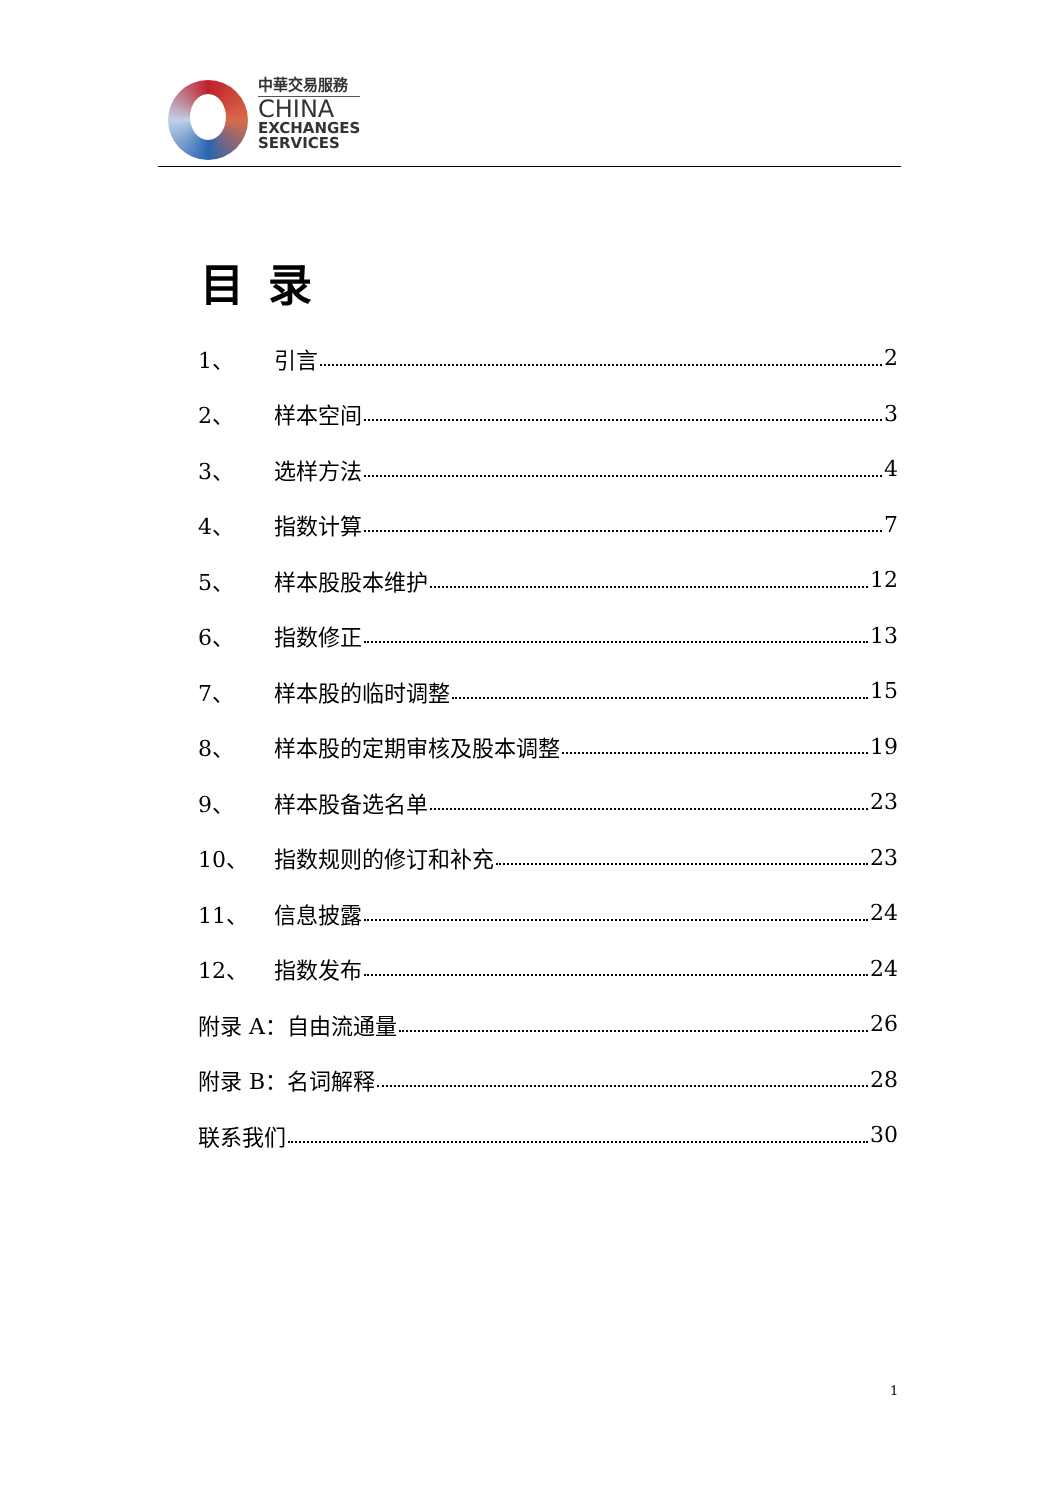中華交易服務
CHINA
EXCHANGES
SERVICES
目录
1、 引言 2
2、 样本空间 3
3、 选样方法 4
4、 指数计算 7
5、 样本股股本维护 12
6、 指数修正 13
7、 样本股的临时调整 15
8、 样本股的定期审核及股本调整 19
9、 样本股备选名单 23
10、 指数规则的修订和补充 23
11、 信息披露 24
12、 指数发布 24
附录 A：自由流通量 26
附录 B：名词解释 28
联系我们 30
1